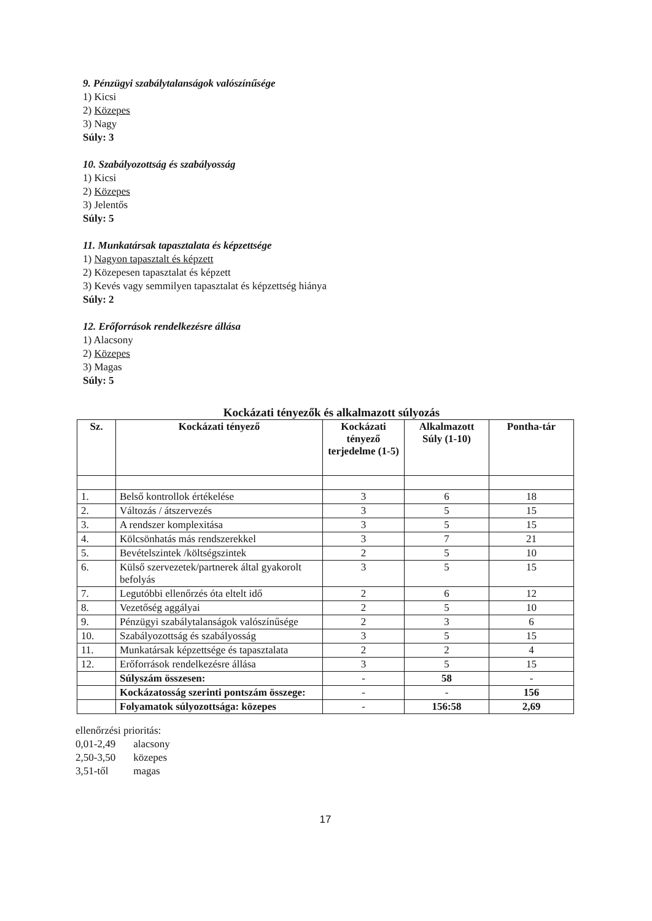9. Pénzügyi szabálytalanságok valószínűsége
1) Kicsi
2) Közepes
3) Nagy
Súly: 3
10. Szabályozottság és szabályosság
1) Kicsi
2) Közepes
3) Jelentős
Súly: 5
11. Munkatársak tapasztalata és képzettsége
1) Nagyon tapasztalt és képzett
2) Közepesen tapasztalat és képzett
3) Kevés vagy semmilyen tapasztalat és képzettség hiánya
Súly: 2
12. Erőforrások rendelkezésre állása
1) Alacsony
2) Közepes
3) Magas
Súly: 5
Kockázati tényezők és alkalmazott súlyozás
| Sz. | Kockázati tényező | Kockázati tényező terjedelme (1-5) | Alkalmazott Súly (1-10) | Pontha-tár |
| --- | --- | --- | --- | --- |
| 1. | Belső kontrollok értékelése | 3 | 6 | 18 |
| 2. | Változás / átszervezés | 3 | 5 | 15 |
| 3. | A rendszer komplexitása | 3 | 5 | 15 |
| 4. | Kölcsönhatás más rendszerekkel | 3 | 7 | 21 |
| 5. | Bevételszintek /költségszintek | 2 | 5 | 10 |
| 6. | Külső szervezetek/partnerek által gyakorolt befolyás | 3 | 5 | 15 |
| 7. | Legutóbbi ellenőrzés óta eltelt idő | 2 | 6 | 12 |
| 8. | Vezetőség aggályai | 2 | 5 | 10 |
| 9. | Pénzügyi szabálytalanságok valószínűsége | 2 | 3 | 6 |
| 10. | Szabályozottság és szabályosság | 3 | 5 | 15 |
| 11. | Munkatársak képzettsége és tapasztalata | 2 | 2 | 4 |
| 12. | Erőforrások rendelkezésre állása | 3 | 5 | 15 |
| | Súlyszám összesen: | - | 58 | - |
| | Kockázatosság szerinti pontszám összege: | - | - | 156 |
| | Folyamatok súlyozottsága: közepes | - | 156:58 | 2,69 |
ellenőrzési prioritás:
0,01-2,49 alacsony
2,50-3,50 közepes
3,51-től magas
17